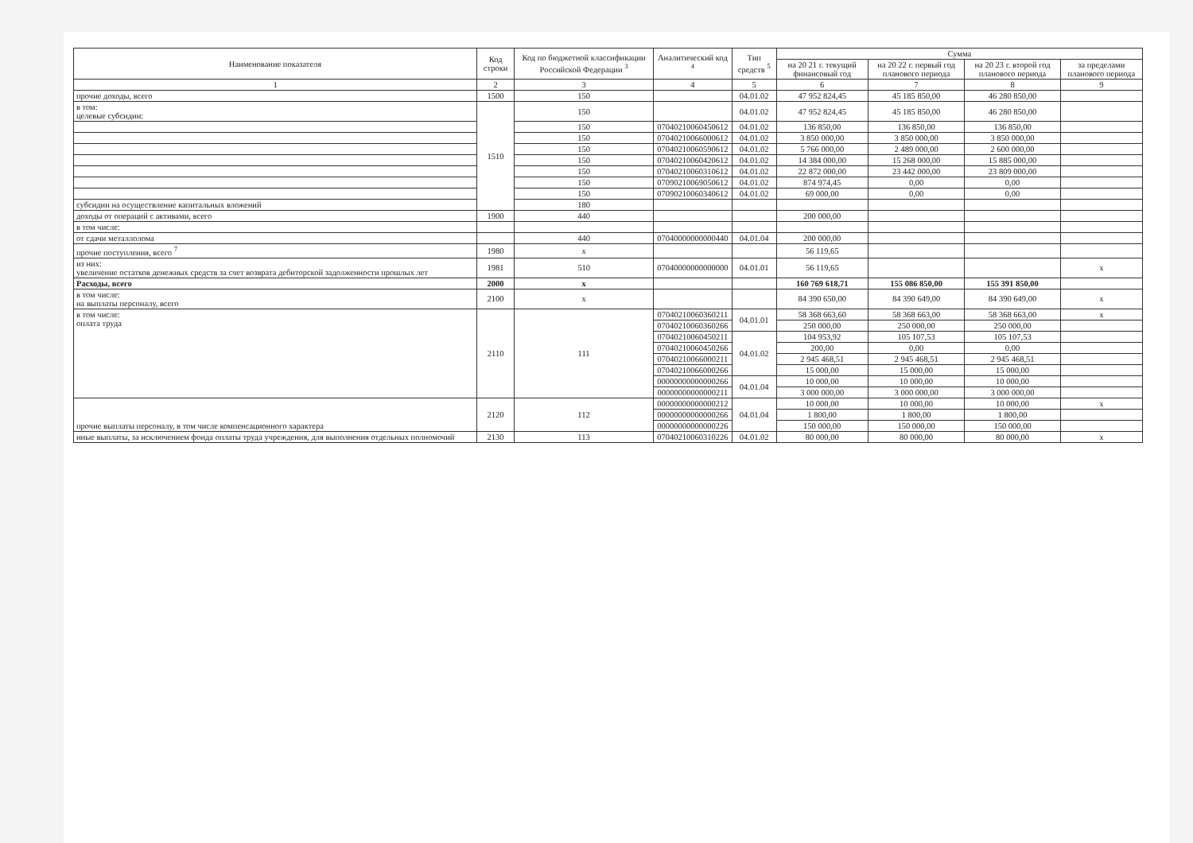| Наименование показателя | Код строки | Код по бюджетной классификации Российской Федерации <sup>3</sup> | Аналитический код <sup>4</sup> | Тип средств <sup>5</sup> | Сумма | | | |
| --- | --- | --- | --- | --- | --- | --- | --- | --- |
| | | | | | на 20 21 г. текущий финансовый год | на 20 22 г. первый год планового периода | на 20 23 г. второй год планового периода | за пределами планового периода |
| 1 | 2 | 3 | 4 | 5 | 6 | 7 | 8 | 9 |
| прочие доходы, всего | 1500 | 150 | | 04.01.02 | 47 952 824,45 | 45 185 850,00 | 46 280 850,00 | |
| в том: целевые субсидии: | 1510 | 150 | | 04.01.02 | 47 952 824,45 | 45 185 850,00 | 46 280 850,00 | |
| | | 150 | 07040210060450612 | 04.01.02 | 136 850,00 | 136 850,00 | 136 850,00 | |
| | | 150 | 07040210066000612 | 04.01.02 | 3 850 000,00 | 3 850 000,00 | 3 850 000,00 | |
| | | 150 | 07040210060590612 | 04.01.02 | 5 766 000,00 | 2 489 000,00 | 2 600 000,00 | |
| | | 150 | 07040210060420612 | 04.01.02 | 14 384 000,00 | 15 268 000,00 | 15 885 000,00 | |
| | | 150 | 07040210060310612 | 04.01.02 | 22 872 000,00 | 23 442 000,00 | 23 809 000,00 | |
| | | 150 | 07090210069050612 | 04.01.02 | 874 974,45 | 0,00 | 0,00 | |
| | | 150 | 07090210060340612 | 04.01.02 | 69 000,00 | 0,00 | 0,00 | |
| субсидии на осуществление капитальных вложений | | 180 | | | | | | |
| доходы от операций с активами, всего | 1900 | 440 | | | 200 000,00 | | | |
| в том числе: | | | | | | | | |
| от сдачи металлолома | | 440 | 07040000000000440 | 04.01.04 | 200 000,00 | | | |
| прочие поступления, всего <sup>7</sup> | 1980 | x | | | 56 119,65 | | | |
| из них: увеличение остатков денежных средств за счет возврата дебиторской задолженности прошлых лет | 1981 | 510 | 07040000000000000 | 04.01.01 | 56 119,65 | | | x |
| Расходы, всего | 2000 | x | | | 160 769 618,71 | 155 086 850,00 | 155 391 850,00 | |
| в том числе: на выплаты персоналу, всего | 2100 | x | | | 84 390 650,00 | 84 390 649,00 | 84 390 649,00 | x |
| в том числе: оплата труда | 2110 | 111 | 07040210060360211 | 04.01.01 | 58 368 663,60 | 58 368 663,00 | 58 368 663,00 | x |
| | | | 07040210060360266 | | 250 000,00 | 250 000,00 | 250 000,00 | |
| | | | 07040210060450211 | 04.01.02 | 104 953,92 | 105 107,53 | 105 107,53 | |
| | | | 07040210060450266 | | 200,00 | 0,00 | 0,00 | |
| | | | 07040210066000211 | | 2 945 468,51 | 2 945 468,51 | 2 945 468,51 | |
| | | | 07040210066000266 | | 15 000,00 | 15 000,00 | 15 000,00 | |
| | | | 00000000000000266 | 04.01.04 | 10 000,00 | 10 000,00 | 10 000,00 | |
| | | | 00000000000000211 | | 3 000 000,00 | 3 000 000,00 | 3 000 000,00 | |
| прочие выплаты персоналу, в том числе компенсационного характера | 2120 | 112 | 00000000000000212 | 04.01.04 | 10 000,00 | 10 000,00 | 10 000,00 | x |
| | | | 00000000000000266 | | 1 800,00 | 1 800,00 | 1 800,00 | |
| | | | 00000000000000226 | | 150 000,00 | 150 000,00 | 150 000,00 | |
| иные выплаты, за исключением фонда оплаты труда учреждения, для выполнения отдельных полномочий | 2130 | 113 | 07040210060310226 | 04.01.02 | 80 000,00 | 80 000,00 | 80 000,00 | x |